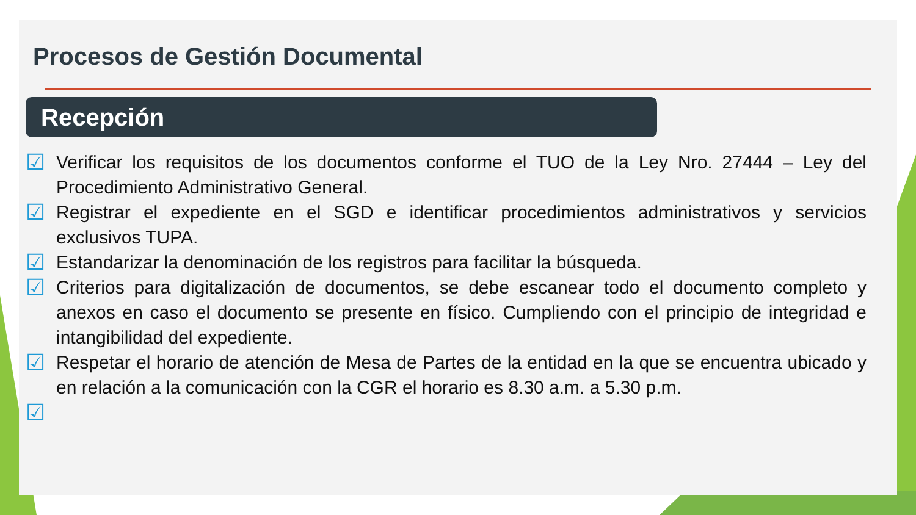Procesos de Gestión Documental
Recepción
☑ Verificar los requisitos de los documentos conforme el TUO de la Ley Nro. 27444 – Ley del Procedimiento Administrativo General.
☑ Registrar el expediente en el SGD e identificar procedimientos administrativos y servicios exclusivos TUPA.
☑ Estandarizar la denominación de los registros para facilitar la búsqueda.
☑ Criterios para digitalización de documentos, se debe escanear todo el documento completo y anexos en caso el documento se presente en físico. Cumpliendo con el principio de integridad e intangibilidad del expediente.
☑ Respetar el horario de atención de Mesa de Partes de la entidad en la que se encuentra ubicado y en relación a la comunicación con la CGR el horario es 8.30 a.m. a 5.30 p.m.
☑